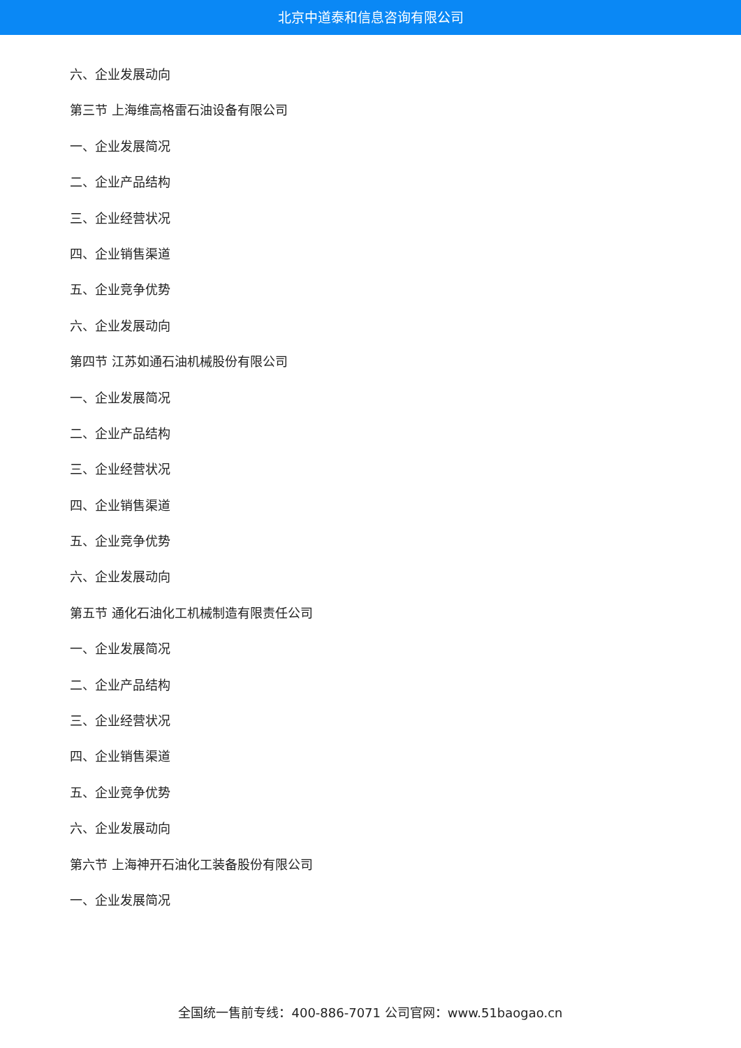北京中道泰和信息咨询有限公司
六、企业发展动向
第三节 上海维高格雷石油设备有限公司
一、企业发展简况
二、企业产品结构
三、企业经营状况
四、企业销售渠道
五、企业竞争优势
六、企业发展动向
第四节 江苏如通石油机械股份有限公司
一、企业发展简况
二、企业产品结构
三、企业经营状况
四、企业销售渠道
五、企业竞争优势
六、企业发展动向
第五节 通化石油化工机械制造有限责任公司
一、企业发展简况
二、企业产品结构
三、企业经营状况
四、企业销售渠道
五、企业竞争优势
六、企业发展动向
第六节 上海神开石油化工装备股份有限公司
一、企业发展简况
全国统一售前专线：400-886-7071 公司官网：www.51baogao.cn